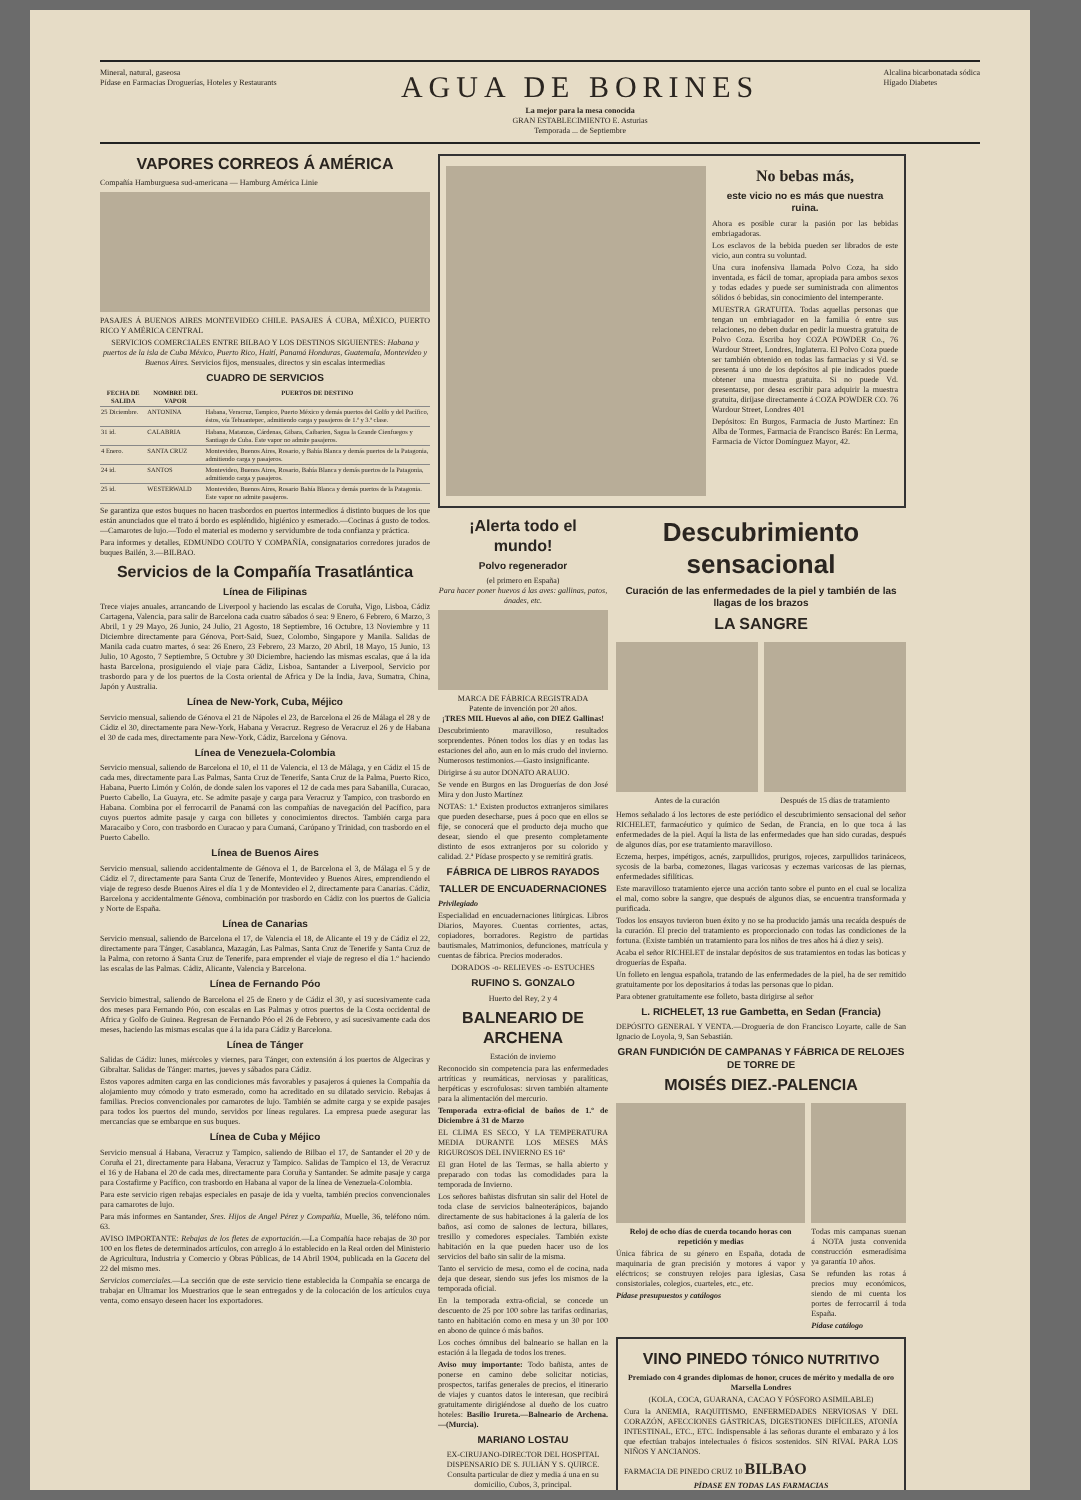Mineral, natural, gaseosa
Pídase en Farmacias Droguerías, Hoteles y Restaurants
AGUA DE BORINES
La mejor para la mesa conocida
GRAN ESTABLECIMIENTO E. Asturias
Temporada ... de Septiembre
Alcalina bicarbonatada sódica
Hígado Diabetes
VAPORES CORREOS Á AMÉRICA
Compañía Hamburguesa sud-americana — Hamburg América Linie
PASAJES Á BUENOS AIRES MONTEVIDEO CHILE. PASAJES Á CUBA, MÉXICO, PUERTO RICO Y AMÉRICA CENTRAL
SERVICIOS COMERCIALES ENTRE BILBAO Y LOS DESTINOS SIGUIENTES: Habana y puertos de la isla de Cuba México, Puerto Rico, Haití, Panamá Honduras, Guatemala, Montevideo y Buenos Aires. Servicios fijos, mensuales, directos y sin escalas intermedias
CUADRO DE SERVICIOS
| FECHA DE SALIDA | NOMBRE DEL VAPOR | PUERTOS DE DESTINO |
| --- | --- | --- |
| 25 Diciembre. | ANTONINA | Habana, Veracruz, Tampico, Puerto México y demás puertos del Golfo y del Pacífico, éstos, vía Tehuantepec, admitiendo carga y pasajeros de 1.ª y 3.ª clase. |
| 31 id. | CALABRIA | Habana, Matanzas, Cárdenas, Gibara, Caibarien, Sagua la Grande Cienfuegos y Santiago de Cuba. Este vapor no admite pasajeros. |
| 4 Enero. | SANTA CRUZ | Montevideo, Buenos Aires, Rosario, y Bahía Blanca y demás puertos de la Patagonia, admitiendo carga y pasajeros. |
| 24 id. | SANTOS | Montevideo, Buenos Aires, Rosario, Bahía Blanca y demás puertos de la Patagonia, admitiendo carga y pasajeros. |
| 25 id. | WESTERWALD | Montevideo, Buenos Aires, Rosario Bahía Blanca y demás puertos de la Patagonia. Este vapor no admite pasajeros. |
Se garantiza que estos buques no hacen trasbordos en puertos intermedios á distinto buques de los que están anunciados que el trato á bordo es espléndido, higiénico y esmerado.—Cocinas á gusto de todos.—Camarotes de lujo.—Todo el material es moderno y servidumbre de toda confianza y práctica.
Para informes y detalles, EDMUNDO COUTO Y COMPAÑÍA, consignatarios corredores jurados de buques Bailén, 3.—BILBAO.
Servicios de la Compañía Trasatlántica
Línea de Filipinas
Trece viajes anuales, arrancando de Liverpool y haciendo las escalas de Coruña, Vigo, Lisboa, Cádiz Cartagena, Valencia, para salir de Barcelona cada cuatro sábados ó sea: 9 Enero, 6 Febrero, 6 Marzo, 3 Abril, 1 y 29 Mayo, 26 Junio, 24 Julio, 21 Agosto, 18 Septiembre, 16 Octubre, 13 Noviembre y 11 Diciembre directamente para Génova, Port-Said, Suez, Colombo, Singapore y Manila. Salidas de Manila cada cuatro martes, ó sea: 26 Enero, 23 Febrero, 23 Marzo, 20 Abril, 18 Mayo, 15 Junio, 13 Julio, 10 Agosto, 7 Septiembre, 5 Octubre y 30 Diciembre, haciendo las mismas escalas, que á la ida hasta Barcelona, prosiguiendo el viaje para Cádiz, Lisboa, Santander a Liverpool, Servicio por trasbordo para y de los puertos de la Costa oriental de Africa y De la India, Java, Sumatra, China, Japón y Australia.
Línea de New-York, Cuba, Méjico
Servicio mensual, saliendo de Génova el 21 de Nápoles el 23, de Barcelona el 26 de Málaga el 28 y de Cádiz el 30, directamente para New-York, Habana y Veracruz. Regreso de Veracruz el 26 y de Habana el 30 de cada mes, directamente para New-York, Cádiz, Barcelona y Génova.
Línea de Venezuela-Colombia
Servicio mensual, saliendo de Barcelona el 10, el 11 de Valencia, el 13 de Málaga, y en Cádiz el 15 de cada mes, directamente para Las Palmas, Santa Cruz de Tenerife, Santa Cruz de la Palma, Puerto Rico, Habana, Puerto Limón y Colón, de donde salen los vapores el 12 de cada mes para Sabanilla, Curacao, Puerto Cabello, La Guayra, etc. Se admite pasaje y carga para Veracruz y Tampico, con trasbordo en Habana. Combina por el ferrocarril de Panamá con las compañías de navegación del Pacífico, para cuyos puertos admite pasaje y carga con billetes y conocimientos directos. También carga para Maracaibo y Coro, con trasbordo en Curacao y para Cumaná, Carúpano y Trinidad, con trasbordo en el Puerto Cabello.
Línea de Buenos Aires
Servicio mensual, saliendo accidentalmente de Génova el 1, de Barcelona el 3, de Málaga el 5 y de Cádiz el 7, directamente para Santa Cruz de Tenerife, Montevideo y Buenos Aires, emprendiendo el viaje de regreso desde Buenos Aires el día 1 y de Montevideo el 2, directamente para Canarias. Cádiz, Barcelona y accidentalmente Génova, combinación por trasbordo en Cádiz con los puertos de Galicia y Norte de España.
Línea de Canarias
Servicio mensual, saliendo de Barcelona el 17, de Valencia el 18, de Alicante el 19 y de Cádiz el 22, directamente para Tánger, Casablanca, Mazagán, Las Palmas, Santa Cruz de Tenerife y Santa Cruz de la Palma, con retorno á Santa Cruz de Tenerife, para emprender el viaje de regreso el día 1.º haciendo las escalas de las Palmas. Cádiz, Alicante, Valencia y Barcelona.
Línea de Fernando Póo
Servicio bimestral, saliendo de Barcelona el 25 de Enero y de Cádiz el 30, y así sucesivamente cada dos meses para Fernando Póo, con escalas en Las Palmas y otros puertos de la Costa occidental de Africa y Golfo de Guinea. Regresan de Fernando Póo el 26 de Febrero, y así sucesivamente cada dos meses, haciendo las mismas escalas que á la ida para Cádiz y Barcelona.
Línea de Tánger
Salidas de Cádiz: lunes, miércoles y viernes, para Tánger, con extensión á los puertos de Algeciras y Gibraltar. Salidas de Tánger: martes, jueves y sábados para Cádiz.
Estos vapores admiten carga en las condiciones más favorables y pasajeros á quienes la Compañía da alojamiento muy cómodo y trato esmerado, como ha acreditado en su dilatado servicio. Rebajas á familias. Precios convencionales por camarotes de lujo. También se admite carga y se expide pasajes para todos los puertos del mundo, servidos por líneas regulares. La empresa puede asegurar las mercancías que se embarque en sus buques.
Línea de Cuba y Méjico
Servicio mensual á Habana, Veracruz y Tampico, saliendo de Bilbao el 17, de Santander el 20 y de Coruña el 21, directamente para Habana, Veracruz y Tampico. Salidas de Tampico el 13, de Veracruz el 16 y de Habana el 20 de cada mes, directamente para Coruña y Santander. Se admite pasaje y carga para Costafirme y Pacífico, con trasbordo en Habana al vapor de la línea de Venezuela-Colombia.
Para este servicio rigen rebajas especiales en pasaje de ida y vuelta, también precios convencionales para camarotes de lujo.
Para más informes en Santander, Sres. Hijos de Angel Pérez y Compañía, Muelle, 36, teléfono núm. 63.
AVISO IMPORTANTE: Rebajas de los fletes de exportación.—La Compañía hace rebajas de 30 por 100 en los fletes de determinados artículos, con arreglo á lo establecido en la Real orden del Ministerio de Agricultura, Industria y Comercio y Obras Públicas, de 14 Abril 1904, publicada en la Gaceta del 22 del mismo mes.
Servicios comerciales.—La sección que de este servicio tiene establecida la Compañía se encarga de trabajar en Ultramar los Muestrarios que le sean entregados y de la colocación de los artículos cuya venta, como ensayo deseen hacer los exportadores.
No bebas más,
este vicio no es más que nuestra ruina.
Ahora es posible curar la pasión por las bebidas embriagadoras.
Los esclavos de la bebida pueden ser librados de este vicio, aun contra su voluntad.
Una cura inofensiva llamada Polvo Coza, ha sido inventada, es fácil de tomar, apropiada para ambos sexos y todas edades y puede ser suministrada con alimentos sólidos ó bebidas, sin conocimiento del intemperante.
MUESTRA GRATUITA. Todas aquellas personas que tengan un embriagador en la familia ó entre sus relaciones, no deben dudar en pedir la muestra gratuita de Polvo Coza. Escriba hoy COZA POWDER Co., 76 Wardour Street, Londres, Inglaterra. El Polvo Coza puede ser también obtenido en todas las farmacias y si Vd. se presenta á uno de los depósitos al pie indicados puede obtener una muestra gratuita. Si no puede Vd. presentarse, por desea escribir para adquirir la muestra gratuita, diríjase directamente á COZA POWDER CO. 76 Wardour Street, Londres 401
Depósitos: En Burgos, Farmacia de Justo Martínez: En Alba de Tormes, Farmacia de Francisco Barés: En Lerma, Farmacia de Víctor Domínguez Mayor, 42.
¡Alerta todo el mundo!
Polvo regenerador
(el primero en España)
Para hacer poner huevos á las aves: gallinas, patos, ánades, etc.
MARCA DE FÁBRICA REGISTRADA
Patente de invención por 20 años.
¡TRES MIL Huevos al año, con DIEZ Gallinas!
Descubrimiento maravilloso, resultados sorprendentes. Pónen todos los días y en todas las estaciones del año, aun en lo más crudo del invierno. Numerosos testimonios.—Gasto insignificante.
Dirigirse á su autor DONATO ARAUJO.
Se vende en Burgos en las Droguerías de don José Mira y don Justo Martínez
NOTAS: 1.ª Existen productos extranjeros similares que pueden desecharse, pues á poco que en ellos se fije, se conocerá que el producto deja mucho que desear, siendo el que presento completamente distinto de esos extranjeros por su colorido y calidad. 2.ª Pídase prospecto y se remitirá gratis.
FÁBRICA DE LIBROS RAYADOS
TALLER DE ENCUADERNACIONES
Privilegiado
Especialidad en encuadernaciones litúrgicas. Libros Diarios, Mayores. Cuentas corrientes, actas, copiadores, borradores. Registro de partidas bautismales, Matrimonios, defunciones, matrícula y cuentas de fábrica. Precios moderados.
DORADOS -o- RELIEVES -o- ESTUCHES
RUFINO S. GONZALO
Huerto del Rey, 2 y 4
BALNEARIO DE ARCHENA
Estación de invierno
Reconocido sin competencia para las enfermedades artríticas y reumáticas, nerviosas y paralíticas, herpéticas y escrofulosas: sirven también altamente para la alimentación del mercurio.
Temporada extra-oficial de baños de 1.º de Diciembre á 31 de Marzo
EL CLIMA ES SECO, Y LA TEMPERATURA MEDIA DURANTE LOS MESES MÁS RIGUROSOS DEL INVIERNO ES 16º
El gran Hotel de las Termas, se halla abierto y preparado con todas las comodidades para la temporada de Invierno.
Los señores bañistas disfrutan sin salir del Hotel de toda clase de servicios balneoterápicos, bajando directamente de sus habitaciones á la galería de los baños, así como de salones de lectura, billares, tresillo y comedores especiales. También existe habitación en la que pueden hacer uso de los servicios del baño sin salir de la misma.
Tanto el servicio de mesa, como el de cocina, nada deja que desear, siendo sus jefes los mismos de la temporada oficial.
En la temporada extra-oficial, se concede un descuento de 25 por 100 sobre las tarifas ordinarias, tanto en habitación como en mesa y un 30 por 100 en abono de quince ó más baños.
Los coches ómnibus del balneario se hallan en la estación á la llegada de todos los trenes.
Aviso muy importante: Todo bañista, antes de ponerse en camino debe solicitar noticias, prospectos, tarifas generales de precios, el itinerario de viajes y cuantos datos le interesan, que recibirá gratuitamente dirigiéndose al dueño de los cuatro hoteles: Basilio Irureta.—Balneario de Archena.—(Murcia).
MARIANO LOSTAU
EX-CIRUJANO-DIRECTOR DEL HOSPITAL DISPENSARIO DE S. JULIÁN Y S. QUIRCE.
Consulta particular de diez y media á una en su domicilio, Cubos, 3, principal.
Descubrimiento sensacional
Curación de las enfermedades de la piel y también de las llagas de los brazos
LA SANGRE
Antes de la curación Después de 15 días de tratamiento
Hemos señalado á los lectores de este periódico el descubrimiento sensacional del señor RICHELET, farmacéutico y químico de Sedan, de Francia, en lo que toca á las enfermedades de la piel. Aquí la lista de las enfermedades que han sido curadas, después de algunos días, por ese tratamiento maravilloso.
Eczema, herpes, impétigos, acnés, zarpullidos, prurigos, rojeces, zarpullidos tarináceos, sycosis de la barba, comezones, llagas varicosas y eczemas varicosas de las piernas, enfermedades sifilíticas.
Este maravilloso tratamiento ejerce una acción tanto sobre el punto en el cual se localiza el mal, como sobre la sangre, que después de algunos días, se encuentra transformada y purificada.
Todos los ensayos tuvieron buen éxito y no se ha producido jamás una recaída después de la curación. El precio del tratamiento es proporcionado con todas las condiciones de la fortuna. (Existe también un tratamiento para los niños de tres años há á diez y seis).
Acaba el señor RICHELET de instalar depósitos de sus tratamientos en todas las boticas y droguerías de España.
Un folleto en lengua española, tratando de las enfermedades de la piel, ha de ser remitido gratuitamente por los depositarios á todas las personas que lo pidan.
Para obtener gratuitamente ese folleto, basta dirigirse al señor
L. RICHELET, 13 rue Gambetta, en Sedan (Francia)
DEPÓSITO GENERAL Y VENTA.—Droguería de don Francisco Loyarte, calle de San Ignacio de Loyola, 9, San Sebastián.
GRAN FUNDICIÓN DE CAMPANAS Y FÁBRICA DE RELOJES DE TORRE DE
MOISÉS DIEZ.-PALENCIA
Reloj de ocho días de cuerda tocando horas con repetición y medias
Única fábrica de su género en España, dotada de maquinaria de gran precisión y motores á vapor y eléctricos; se construyen relojes para iglesias, Casa consistoriales, colegios, cuarteles, etc., etc.
Pídase presupuestos y catálogos
Todas mis campanas suenan á NOTA justa convenida construcción esmeradísima ya garantía 10 años.
Se refunden las rotas á precios muy económicos, siendo de mi cuenta los portes de ferrocarril á toda España.
Pídase catálogo
VINO PINEDO TÓNICO NUTRITIVO
Premiado con 4 grandes diplomas de honor, cruces de mérito y medalla de oro Marsella Londres
(KOLA, COCA, GUARANA, CACAO Y FÓSFORO ASIMILABLE)
Cura la ANEMIA, RAQUITISMO, ENFERMEDADES NERVIOSAS Y DEL CORAZÓN, AFECCIONES GÁSTRICAS, DIGESTIONES DIFÍCILES, ATONÍA INTESTINAL, ETC., ETC. Indispensable á las señoras durante el embarazo y á los que efectúan trabajos intelectuales ó físicos sostenidos. SIN RIVAL PARA LOS NIÑOS Y ANCIANOS.
FARMACIA DE PINEDO CRUZ 10 BILBAO
PÍDASE EN TODAS LAS FARMACIAS